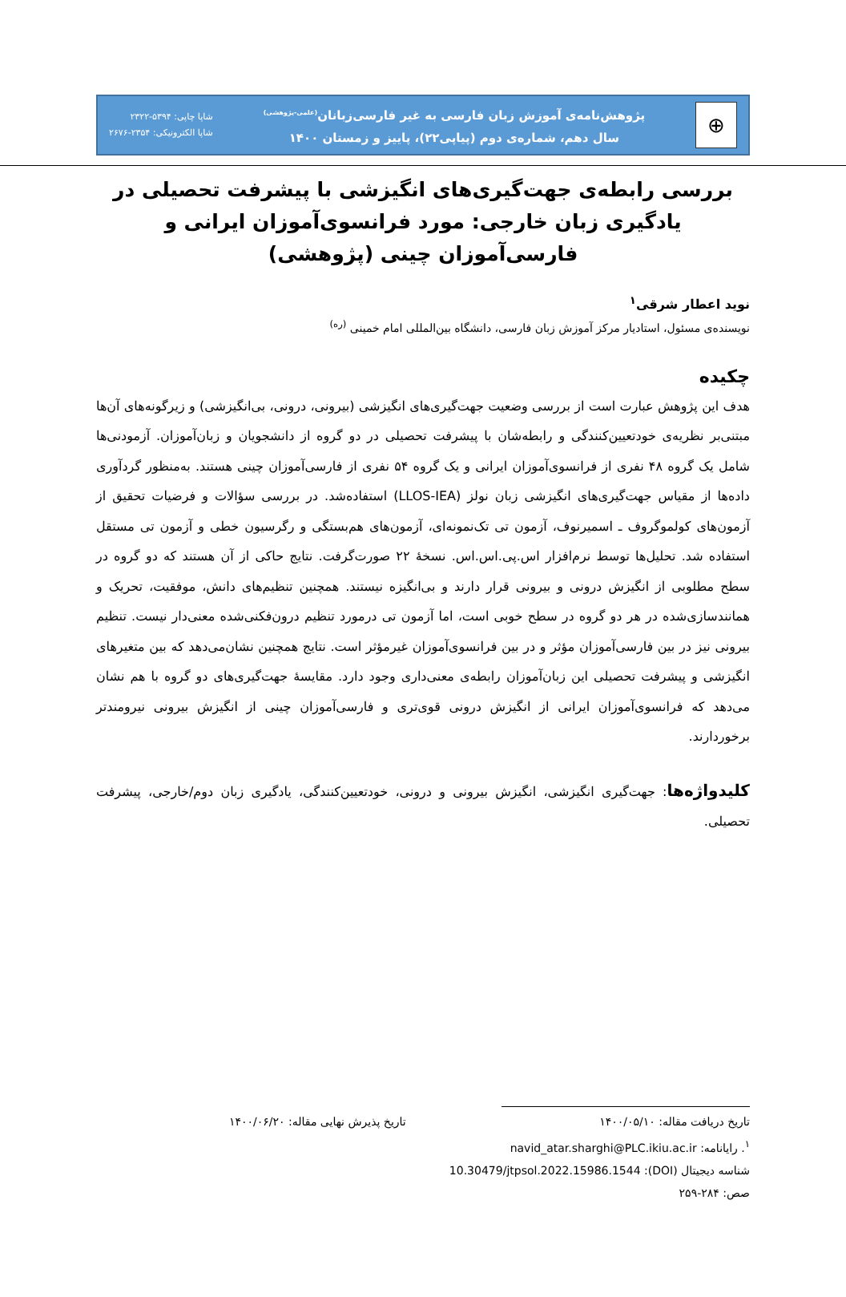⊕
پژوهش‌نامه‌ی آموزش زبان فارسی به غیر فارسی‌زبانان<sup>(علمی-پژوهشی)</sup>
سال دهم، شماره‌ی دوم (پیاپی۲۲)، پاییز و زمستان ۱۴۰۰
شاپا چاپی: ۵۳۹۴-۲۳۲۲
شاپا الکترونیکی: ۲۳۵۴-۲۶۷۶
بررسی رابطه‌ی جهت‌گیری‌های انگیزشی با پیشرفت تحصیلی در یادگیری زبان خارجی: مورد فرانسوی‌آموزان ایرانی و فارسی‌آموزان چینی (پژوهشی)
نوید اعطار شرقی<sup>۱</sup>
نویسنده‌ی مسئول، استادیار مرکز آموزش زبان فارسی، دانشگاه بین‌المللی امام خمینی <sup>(ره)</sup>
چکیده
هدف این پژوهش عبارت است از بررسی وضعیت جهت‌گیری‌های انگیزشی (بیرونی، درونی، بی‌انگیزشی) و زیرگونه‌های آن‌ها مبتنی‌بر نظریه‌ی خودتعیین‌کنندگی و رابطه‌شان با پیشرفت تحصیلی در دو گروه از دانشجویان و زبان‌آموزان. آزمودنی‌ها شامل یک گروه ۴۸ نفری از فرانسوی‌آموزان ایرانی و یک گروه ۵۴ نفری از فارسی‌آموزان چینی هستند. به‌منظور گردآوری داده‌ها از مقیاس جهت‌گیری‌های انگیزشی زبان نولز (LLOS-IEA) استفاده‌شد. در بررسی سؤالات و فرضیات تحقیق از آزمون‌های کولموگروف ـ اسمیرنوف، آزمون تی تک‌نمونه‌ای، آزمون‌های هم‌بستگی و رگرسیون خطی و آزمون تی مستقل استفاده شد. تحلیل‌ها توسط نرم‌افزار اس.پی.اس.اس. نسخهٔ ۲۲ صورت‌گرفت. نتایج حاکی از آن هستند که دو گروه در سطح مطلوبی از انگیزش درونی و بیرونی قرار دارند و بی‌انگیزه نیستند. همچنین تنظیم‌های دانش، موفقیت، تحریک و همانندسازی‌شده در هر دو گروه در سطح خوبی است، اما آزمون تی درمورد تنظیم درون‌فکنی‌شده معنی‌دار نیست. تنظیم بیرونی نیز در بین فارسی‌آموزان مؤثر و در بین فرانسوی‌آموزان غیرمؤثر است. نتایج همچنین نشان‌می‌دهد که بین متغیرهای انگیزشی و پیشرفت تحصیلی این زبان‌آموزان رابطه‌ی معنی‌داری وجود دارد. مقایسهٔ جهت‌گیری‌های دو گروه با هم نشان می‌دهد که فرانسوی‌آموزان ایرانی از انگیزش درونی قوی‌تری و فارسی‌آموزان چینی از انگیزش بیرونی نیرومندتر برخوردارند.
کلیدواژه‌ها: جهت‌گیری انگیزشی، انگیزش بیرونی و درونی، خودتعیین‌کنندگی، یادگیری زبان دوم/خارجی، پیشرفت تحصیلی.
تاریخ دریافت مقاله: ۱۴۰۰/۰۵/۱۰ تاریخ پذیرش نهایی مقاله: ۱۴۰۰/۰۶/۲۰
<sup>۱</sup>. رایانامه: navid_atar.sharghi@PLC.ikiu.ac.ir
شناسه دیجیتال (DOI): 10.30479/jtpsol.2022.15986.1544
صص: ۲۸۴-۲۵۹